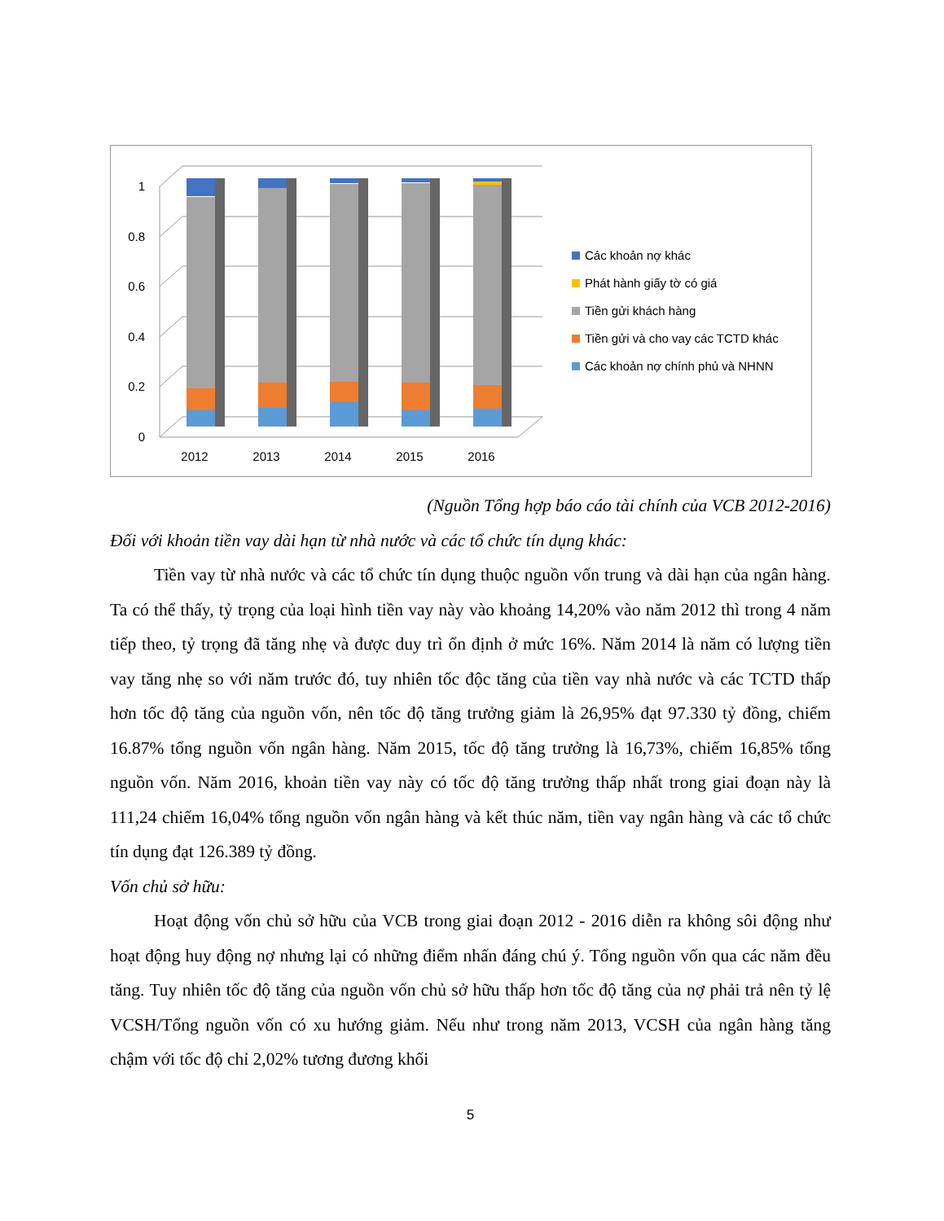1
0.8
0.6
0.4
0.2
0
2012
2013
2014
2015
2016
Các khoản nợ khác
Phát hành giấy tờ có giá
Tiền gửi khách hàng
Tiền gửi và cho vay các TCTD khác
Các khoản nợ chính phủ và NHNN
(Nguồn Tổng hợp báo cáo tài chính của VCB 2012-2016)
Đối với khoản tiền vay dài hạn từ nhà nước và các tổ chức tín dụng khác:
Tiền vay từ nhà nước và các tổ chức tín dụng thuộc nguồn vốn trung và dài hạn của ngân hàng. Ta có thể thấy, tỷ trọng của loại hình tiền vay này vào khoảng 14,20% vào năm 2012 thì trong 4 năm tiếp theo, tỷ trọng đã tăng nhẹ và được duy trì ổn định ở mức 16%. Năm 2014 là năm có lượng tiền vay tăng nhẹ so với năm trước đó, tuy nhiên tốc độc tăng của tiền vay nhà nước và các TCTD thấp hơn tốc độ tăng của nguồn vốn, nên tốc độ tăng trưởng giảm là 26,95% đạt 97.330 tỷ đồng, chiếm 16.87% tổng nguồn vốn ngân hàng. Năm 2015, tốc độ tăng trưởng là 16,73%, chiếm 16,85% tổng nguồn vốn. Năm 2016, khoản tiền vay này có tốc độ tăng trưởng thấp nhất trong giai đoạn này là 111,24 chiếm 16,04% tổng nguồn vốn ngân hàng và kết thúc năm, tiền vay ngân hàng và các tổ chức tín dụng đạt 126.389 tỷ đồng.
Vốn chủ sở hữu:
Hoạt động vốn chủ sở hữu của VCB trong giai đoạn 2012 - 2016 diễn ra không sôi động như hoạt động huy động nợ nhưng lại có những điểm nhấn đáng chú ý. Tổng nguồn vốn qua các năm đều tăng. Tuy nhiên tốc độ tăng của nguồn vốn chủ sở hữu thấp hơn tốc độ tăng của nợ phải trả nên tỷ lệ VCSH/Tổng nguồn vốn có xu hướng giảm. Nếu như trong năm 2013, VCSH của ngân hàng tăng chậm với tốc độ chỉ 2,02% tương đương khối
5